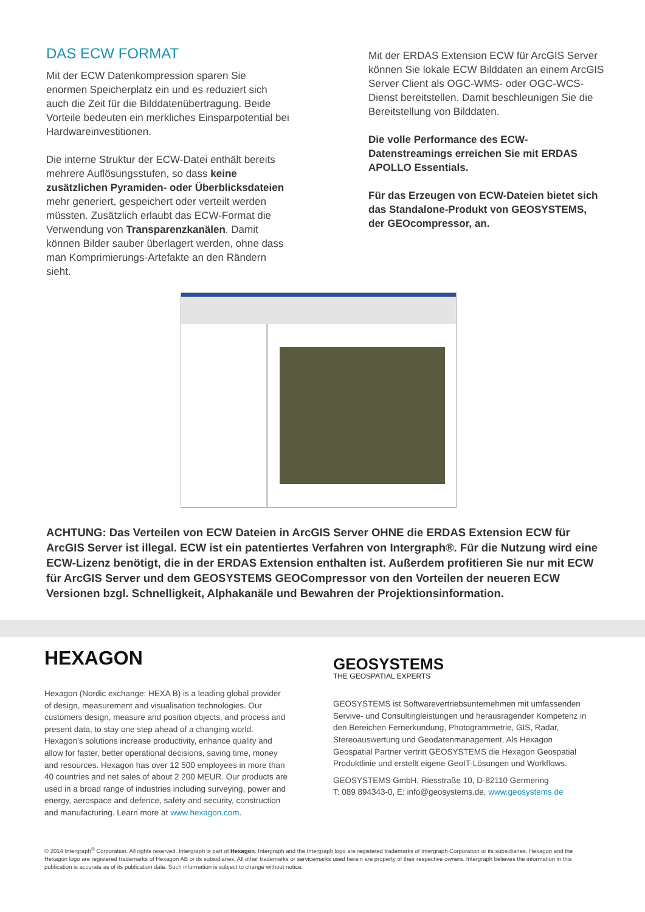DAS ECW FORMAT
Mit der ECW Datenkompression sparen Sie enormen Speicherplatz ein und es reduziert sich auch die Zeit für die Bilddatenübertragung. Beide Vorteile bedeuten ein merkliches Einsparpotential bei Hardwareinvestitionen.
Die interne Struktur der ECW-Datei enthält bereits mehrere Auflösungsstufen, so dass keine zusätzlichen Pyramiden- oder Überblicksdateien mehr generiert, gespeichert oder verteilt werden müssten. Zusätzlich erlaubt das ECW-Format die Verwendung von Transparenzkanälen. Damit können Bilder sauber überlagert werden, ohne dass man Komprimierungs-Artefakte an den Rändern sieht.
Mit der ERDAS Extension ECW für ArcGIS Server können Sie lokale ECW Bilddaten an einem ArcGIS Server Client als OGC-WMS- oder OGC-WCS-Dienst bereitstellen. Damit beschleunigen Sie die Bereitstellung von Bilddaten.
Die volle Performance des ECW-Datenstreamings erreichen Sie mit ERDAS APOLLO Essentials.
Für das Erzeugen von ECW-Dateien bietet sich das Standalone-Produkt von GEOSYSTEMS, der GEOcompressor, an.
ACHTUNG: Das Verteilen von ECW Dateien in ArcGIS Server OHNE die ERDAS Extension ECW für ArcGIS Server ist illegal. ECW ist ein patentiertes Verfahren von Intergraph®. Für die Nutzung wird eine ECW-Lizenz benötigt, die in der ERDAS Extension enthalten ist. Außerdem profitieren Sie nur mit ECW für ArcGIS Server und dem GEOSYSTEMS GEOCompressor von den Vorteilen der neueren ECW Versionen bzgl. Schnelligkeit, Alphakanäle und Bewahren der Projektionsinformation.
HEXAGON
Hexagon (Nordic exchange: HEXA B) is a leading global provider of design, measurement and visualisation technologies. Our customers design, measure and position objects, and process and present data, to stay one step ahead of a changing world. Hexagon’s solutions increase productivity, enhance quality and allow for faster, better operational decisions, saving time, money and resources. Hexagon has over 12 500 employees in more than 40 countries and net sales of about 2 200 MEUR. Our products are used in a broad range of industries including surveying, power and energy, aerospace and defence, safety and security, construction and manufacturing. Learn more at www.hexagon.com.
GEOSYSTEMS
THE GEOSPATIAL EXPERTS
GEOSYSTEMS ist Softwarevertriebsunternehmen mit umfassenden Servive- und Consultingleistungen und herausragender Kompetenz in den Bereichen Fernerkundung, Photogrammetrie, GIS, Radar, Stereoauswertung und Geodatenmanagement. Als Hexagon Geospatial Partner vertritt GEOSYSTEMS die Hexagon Geospatial Produktlinie und erstellt eigene GeoIT-Lösungen und Workflows.
GEOSYSTEMS GmbH, Riesstraße 10, D-82110 Germering
T: 089 894343-0, E: info@geosystems.de, www.geosystems.de
© 2014 Intergraph<sup>®</sup> Corporation. All rights reserved. Intergraph is part of Hexagon. Intergraph and the Intergraph logo are registered trademarks of Intergraph Corporation or its subsidiaries. Hexagon and the Hexagon logo are registered trademarks of Hexagon AB or its subsidiaries. All other trademarks or servicemarks used herein are property of their respective owners. Intergraph believes the information in this publication is accurate as of its publication date. Such information is subject to change without notice.